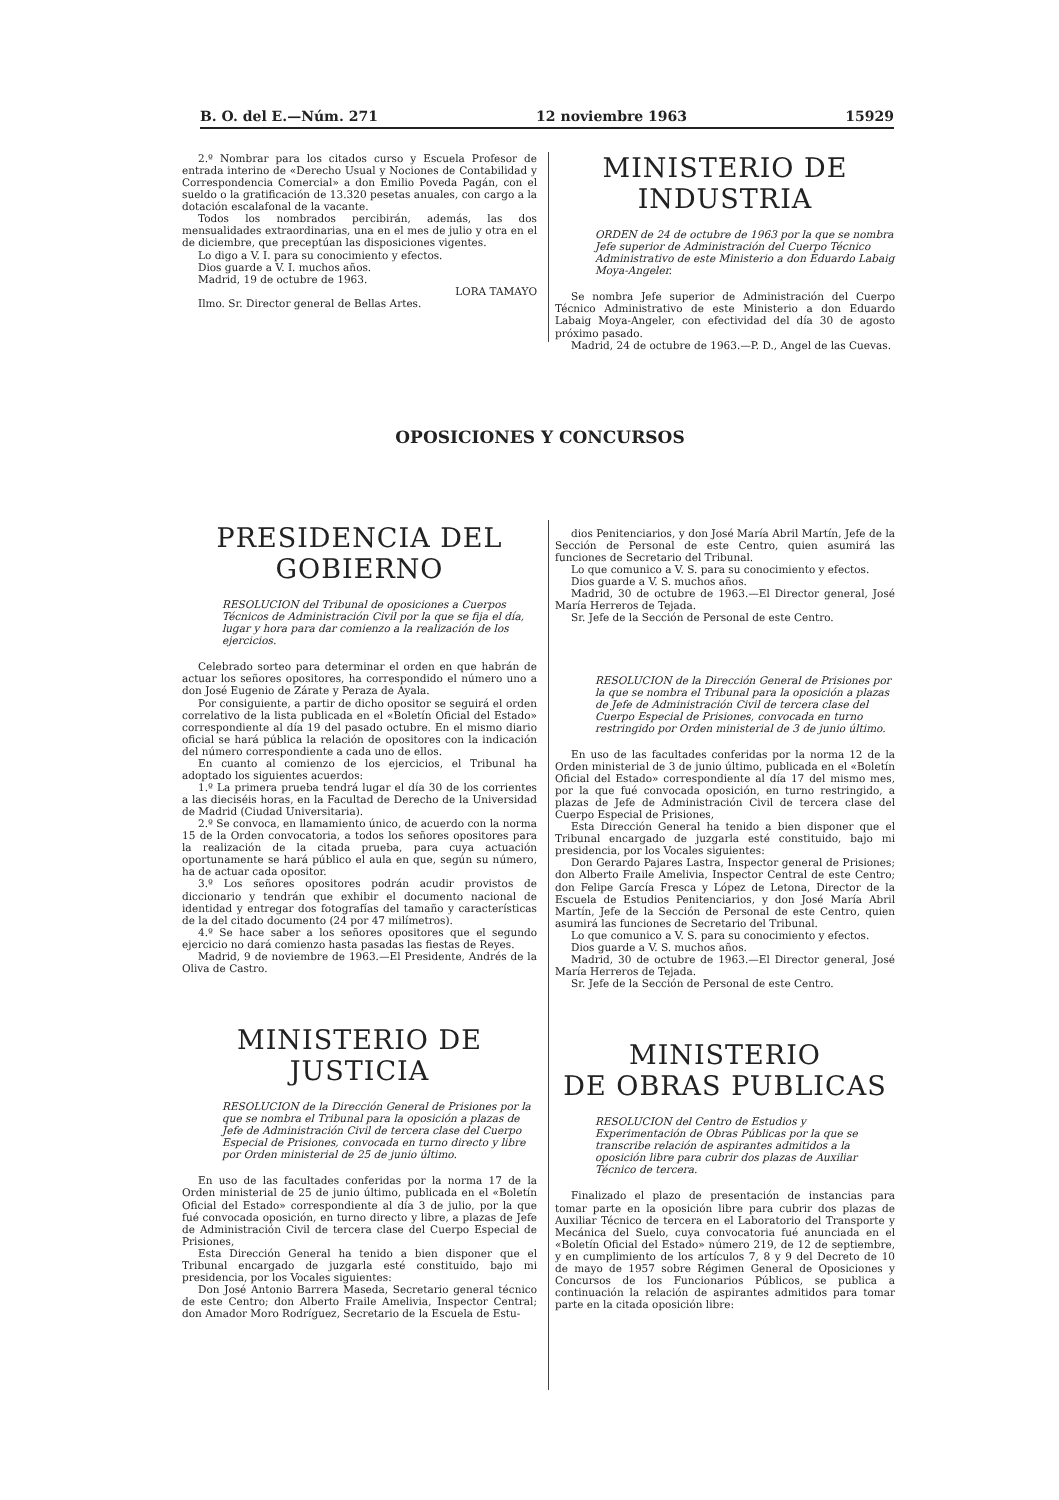B. O. del E.—Núm. 271 12 noviembre 1963 15929
2.º Nombrar para los citados curso y Escuela Profesor de entrada interino de «Derecho Usual y Nociones de Contabilidad y Correspondencia Comercial» a don Emilio Poveda Pagán, con el sueldo o la gratificación de 13.320 pesetas anuales, con cargo a la dotación escalafonal de la vacante.
Todos los nombrados percibirán, además, las dos mensualidades extraordinarias, una en el mes de julio y otra en el de diciembre, que preceptúan las disposiciones vigentes.
Lo digo a V. I. para su conocimiento y efectos.
Dios guarde a V. I. muchos años.
Madrid, 19 de octubre de 1963.
LORA TAMAYO
Ilmo. Sr. Director general de Bellas Artes.
MINISTERIO DE INDUSTRIA
ORDEN de 24 de octubre de 1963 por la que se nombra Jefe superior de Administración del Cuerpo Técnico Administrativo de este Ministerio a don Eduardo Labaig Moya-Angeler.
Se nombra Jefe superior de Administración del Cuerpo Técnico Administrativo de este Ministerio a don Eduardo Labaig Moya-Angeler, con efectividad del día 30 de agosto próximo pasado.
Madrid, 24 de octubre de 1963.—P. D., Angel de las Cuevas.
OPOSICIONES Y CONCURSOS
PRESIDENCIA DEL GOBIERNO
RESOLUCION del Tribunal de oposiciones a Cuerpos Técnicos de Administración Civil por la que se fija el día, lugar y hora para dar comienzo a la realización de los ejercicios.
Celebrado sorteo para determinar el orden en que habrán de actuar los señores opositores, ha correspondido el número uno a don José Eugenio de Zárate y Peraza de Ayala.
Por consiguiente, a partir de dicho opositor se seguirá el orden correlativo de la lista publicada en el «Boletín Oficial del Estado» correspondiente al día 19 del pasado octubre. En el mismo diario oficial se hará pública la relación de opositores con la indicación del número correspondiente a cada uno de ellos.
En cuanto al comienzo de los ejercicios, el Tribunal ha adoptado los siguientes acuerdos:
1.º La primera prueba tendrá lugar el día 30 de los corrientes a las dieciséis horas, en la Facultad de Derecho de la Universidad de Madrid (Ciudad Universitaria).
2.º Se convoca, en llamamiento único, de acuerdo con la norma 15 de la Orden convocatoria, a todos los señores opositores para la realización de la citada prueba, para cuya actuación oportunamente se hará público el aula en que, según su número, ha de actuar cada opositor.
3.º Los señores opositores podrán acudir provistos de diccionario y tendrán que exhibir el documento nacional de identidad y entregar dos fotografías del tamaño y características de la del citado documento (24 por 47 milímetros).
4.º Se hace saber a los señores opositores que el segundo ejercicio no dará comienzo hasta pasadas las fiestas de Reyes.
Madrid, 9 de noviembre de 1963.—El Presidente, Andrés de la Oliva de Castro.
MINISTERIO DE JUSTICIA
RESOLUCION de la Dirección General de Prisiones por la que se nombra el Tribunal para la oposición a plazas de Jefe de Administración Civil de tercera clase del Cuerpo Especial de Prisiones, convocada en turno directo y libre por Orden ministerial de 25 de junio último.
En uso de las facultades conferidas por la norma 17 de la Orden ministerial de 25 de junio último, publicada en el «Boletín Oficial del Estado» correspondiente al día 3 de julio, por la que fué convocada oposición, en turno directo y libre, a plazas de Jefe de Administración Civil de tercera clase del Cuerpo Especial de Prisiones,
Esta Dirección General ha tenido a bien disponer que el Tribunal encargado de juzgarla esté constituido, bajo mi presidencia, por los Vocales siguientes:
Don José Antonio Barrera Maseda, Secretario general técnico de este Centro; don Alberto Fraile Amelivia, Inspector Central; don Amador Moro Rodríguez, Secretario de la Escuela de Estu-
dios Penitenciarios, y don José María Abril Martín, Jefe de la Sección de Personal de este Centro, quien asumirá las funciones de Secretario del Tribunal.
Lo que comunico a V. S. para su conocimiento y efectos.
Dios guarde a V. S. muchos años.
Madrid, 30 de octubre de 1963.—El Director general, José María Herreros de Tejada.
Sr. Jefe de la Sección de Personal de este Centro.
RESOLUCION de la Dirección General de Prisiones por la que se nombra el Tribunal para la oposición a plazas de Jefe de Administración Civil de tercera clase del Cuerpo Especial de Prisiones, convocada en turno restringido por Orden ministerial de 3 de junio último.
En uso de las facultades conferidas por la norma 12 de la Orden ministerial de 3 de junio último, publicada en el «Boletín Oficial del Estado» correspondiente al día 17 del mismo mes, por la que fué convocada oposición, en turno restringido, a plazas de Jefe de Administración Civil de tercera clase del Cuerpo Especial de Prisiones,
Esta Dirección General ha tenido a bien disponer que el Tribunal encargado de juzgarla esté constituido, bajo mi presidencia, por los Vocales siguientes:
Don Gerardo Pajares Lastra, Inspector general de Prisiones; don Alberto Fraile Amelivia, Inspector Central de este Centro; don Felipe García Fresca y López de Letona, Director de la Escuela de Estudios Penitenciarios, y don José María Abril Martín, Jefe de la Sección de Personal de este Centro, quien asumirá las funciones de Secretario del Tribunal.
Lo que comunico a V. S. para su conocimiento y efectos.
Dios guarde a V. S. muchos años.
Madrid, 30 de octubre de 1963.—El Director general, José María Herreros de Tejada.
Sr. Jefe de la Sección de Personal de este Centro.
MINISTERIO
DE OBRAS PUBLICAS
RESOLUCION del Centro de Estudios y Experimentación de Obras Públicas por la que se transcribe relación de aspirantes admitidos a la oposición libre para cubrir dos plazas de Auxiliar Técnico de tercera.
Finalizado el plazo de presentación de instancias para tomar parte en la oposición libre para cubrir dos plazas de Auxiliar Técnico de tercera en el Laboratorio del Transporte y Mecánica del Suelo, cuya convocatoria fué anunciada en el «Boletín Oficial del Estado» número 219, de 12 de septiembre, y en cumplimiento de los artículos 7, 8 y 9 del Decreto de 10 de mayo de 1957 sobre Régimen General de Oposiciones y Concursos de los Funcionarios Públicos, se publica a continuación la relación de aspirantes admitidos para tomar parte en la citada oposición libre: